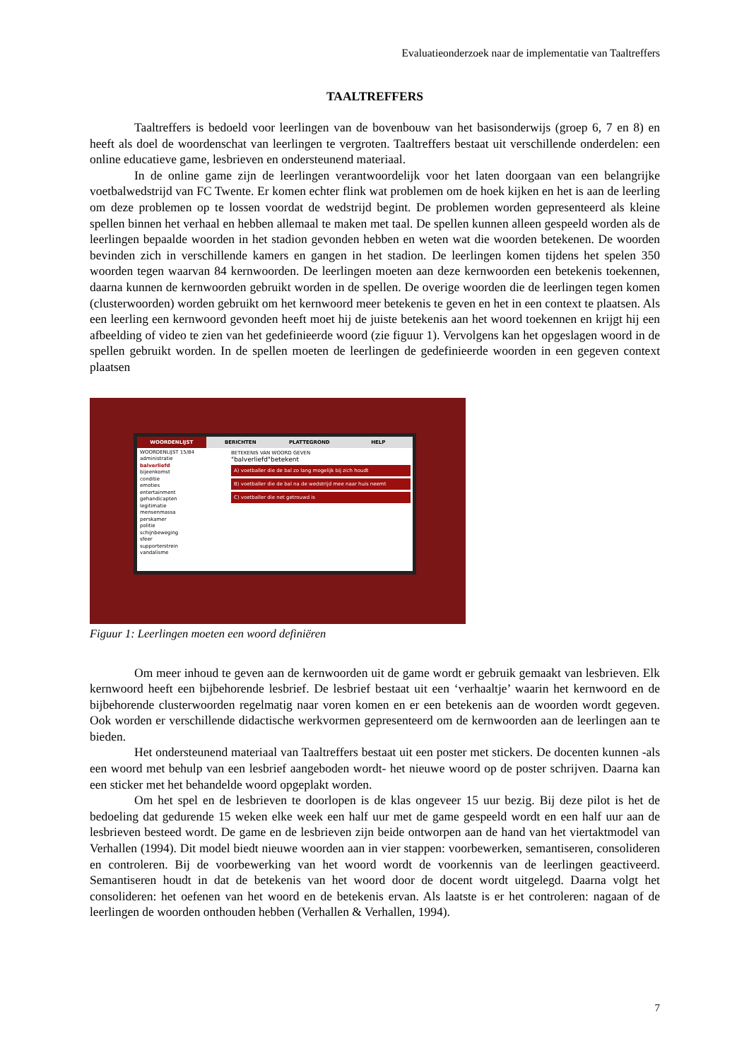Evaluatieonderzoek naar de implementatie van Taaltreffers
TAALTREFFERS
Taaltreffers is bedoeld voor leerlingen van de bovenbouw van het basisonderwijs (groep 6, 7 en 8) en heeft als doel de woordenschat van leerlingen te vergroten. Taaltreffers bestaat uit verschillende onderdelen: een online educatieve game, lesbrieven en ondersteunend materiaal.
In de online game zijn de leerlingen verantwoordelijk voor het laten doorgaan van een belangrijke voetbalwedstrijd van FC Twente. Er komen echter flink wat problemen om de hoek kijken en het is aan de leerling om deze problemen op te lossen voordat de wedstrijd begint. De problemen worden gepresenteerd als kleine spellen binnen het verhaal en hebben allemaal te maken met taal. De spellen kunnen alleen gespeeld worden als de leerlingen bepaalde woorden in het stadion gevonden hebben en weten wat die woorden betekenen. De woorden bevinden zich in verschillende kamers en gangen in het stadion. De leerlingen komen tijdens het spelen 350 woorden tegen waarvan 84 kernwoorden. De leerlingen moeten aan deze kernwoorden een betekenis toekennen, daarna kunnen de kernwoorden gebruikt worden in de spellen. De overige woorden die de leerlingen tegen komen (clusterwoorden) worden gebruikt om het kernwoord meer betekenis te geven en het in een context te plaatsen. Als een leerling een kernwoord gevonden heeft moet hij de juiste betekenis aan het woord toekennen en krijgt hij een afbeelding of video te zien van het gedefinieerde woord (zie figuur 1). Vervolgens kan het opgeslagen woord in de spellen gebruikt worden. In de spellen moeten de leerlingen de gedefinieerde woorden in een gegeven context plaatsen
WOORDENLIJST BERICHTEN PLATTEGROND HELP
WOORDENLIJST 15/84
administratie
balverliefd
bijeenkomst
conditie
emoties
entertainment
gehandicapten
legitimatie
mensenmassa
perskamer
politie
schijnbeweging
sfeer
supporterstrein
vandalisme
BETEKENIS VAN WOORD GEVEN
"balverliefd"betekent
A) voetballer die de bal zo lang mogelijk bij zich houdt
B) voetballer die de bal na de wedstrijd mee naar huis neemt
C) voetballer die net getrouwd is
Figuur 1: Leerlingen moeten een woord definiëren
Om meer inhoud te geven aan de kernwoorden uit de game wordt er gebruik gemaakt van lesbrieven. Elk kernwoord heeft een bijbehorende lesbrief. De lesbrief bestaat uit een ‘verhaaltje’ waarin het kernwoord en de bijbehorende clusterwoorden regelmatig naar voren komen en er een betekenis aan de woorden wordt gegeven. Ook worden er verschillende didactische werkvormen gepresenteerd om de kernwoorden aan de leerlingen aan te bieden.
Het ondersteunend materiaal van Taaltreffers bestaat uit een poster met stickers. De docenten kunnen -als een woord met behulp van een lesbrief aangeboden wordt- het nieuwe woord op de poster schrijven. Daarna kan een sticker met het behandelde woord opgeplakt worden.
Om het spel en de lesbrieven te doorlopen is de klas ongeveer 15 uur bezig. Bij deze pilot is het de bedoeling dat gedurende 15 weken elke week een half uur met de game gespeeld wordt en een half uur aan de lesbrieven besteed wordt. De game en de lesbrieven zijn beide ontworpen aan de hand van het viertaktmodel van Verhallen (1994). Dit model biedt nieuwe woorden aan in vier stappen: voorbewerken, semantiseren, consolideren en controleren. Bij de voorbewerking van het woord wordt de voorkennis van de leerlingen geactiveerd. Semantiseren houdt in dat de betekenis van het woord door de docent wordt uitgelegd. Daarna volgt het consolideren: het oefenen van het woord en de betekenis ervan. Als laatste is er het controleren: nagaan of de leerlingen de woorden onthouden hebben (Verhallen & Verhallen, 1994).
7